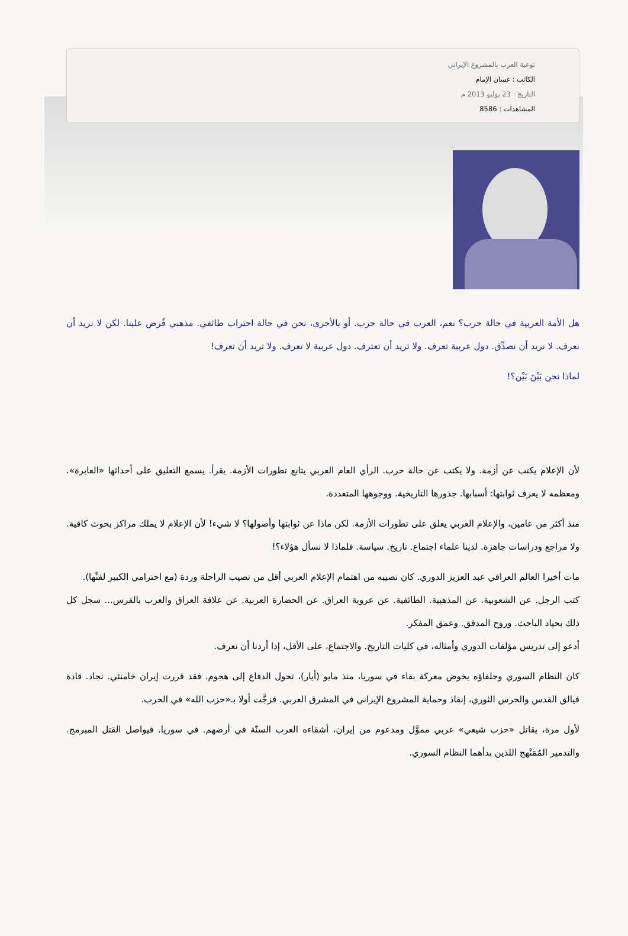توعية العرب بالمشروع الإيراني
الكاتب : غسان الإمام
التاريخ : 23 يوليو 2013 م
المشاهدات : 8586
هل الأمة العربية في حالة حرب؟ نعم، العرب في حالة حرب. أو بالأحرى، نحن في حالة احتراب طائفي. مذهبي فُرض علينا. لكن لا نريد أن نعرف. لا نريد أن نصدِّق. دول عربية تعرف. ولا تريد أن تعترف. دول عربية لا تعرف. ولا تريد أن تعرف!
لماذا نحن بَيْنَ بَيْن؟!
لأن الإعلام يكتب عن أزمة. ولا يكتب عن حالة حرب. الرأي العام العربي يتابع تطورات الأزمة. يقرأ. يسمع التعليق على أحداثها «العابرة». ومعظمه لا يعرف ثوابتها: أسبابها. جذورها التاريخية. ووجوهها المتعددة.
منذ أكثر من عامين، والإعلام العربي يعلق على تطورات الأزمة. لكن ماذا عن ثوابتها وأصولها؟ لا شيء! لأن الإعلام لا يملك مراكز بحوث كافية. ولا مراجع ودراسات جاهزة. لدينا علماء اجتماع. تاريخ. سياسة. فلماذا لا نسأل هؤلاء؟!
مات أخيرا العالم العراقي عبد العزيز الدوري. كان نصيبه من اهتمام الإعلام العربي أقل من نصيب الراحلة وردة (مع احترامي الكبير لفنِّها).
كتب الرجل. عن الشعوبية. عن المذهبية. الطائفية. عن عروبة العراق. عن الحضارة العربية. عن علاقة العراق والعرب بالفرس... سجل كل ذلك بحياد الباحث. وروح المدقق. وعمق المفكر.
أدعو إلى تدريس مؤلفات الدوري وأمثاله، في كليات التاريخ. والاجتماع، على الأقل، إذا أردنا أن نعرف.
كان النظام السوري وحلفاؤه يخوض معركة بقاء في سوريا، منذ مايو (أيار)، تحول الدفاع إلى هجوم. فقد قررت إيران خامنئي. نجاد. قادة فيالق القدس والحرس الثوري، إنقاذ وحماية المشروع الإيراني في المشرق العربي. فزجَّت أولا بـ«حزب الله» في الحرب.
لأول مرة، يقاتل «حزب شيعي» عربي مموَّل ومدعوم من إيران، أشقاءه العرب السنّة في أرضهم. في سوريا. فيواصل القتل المبرمج. والتدمير المُمَنْهج اللذين بدأهما النظام السوري.